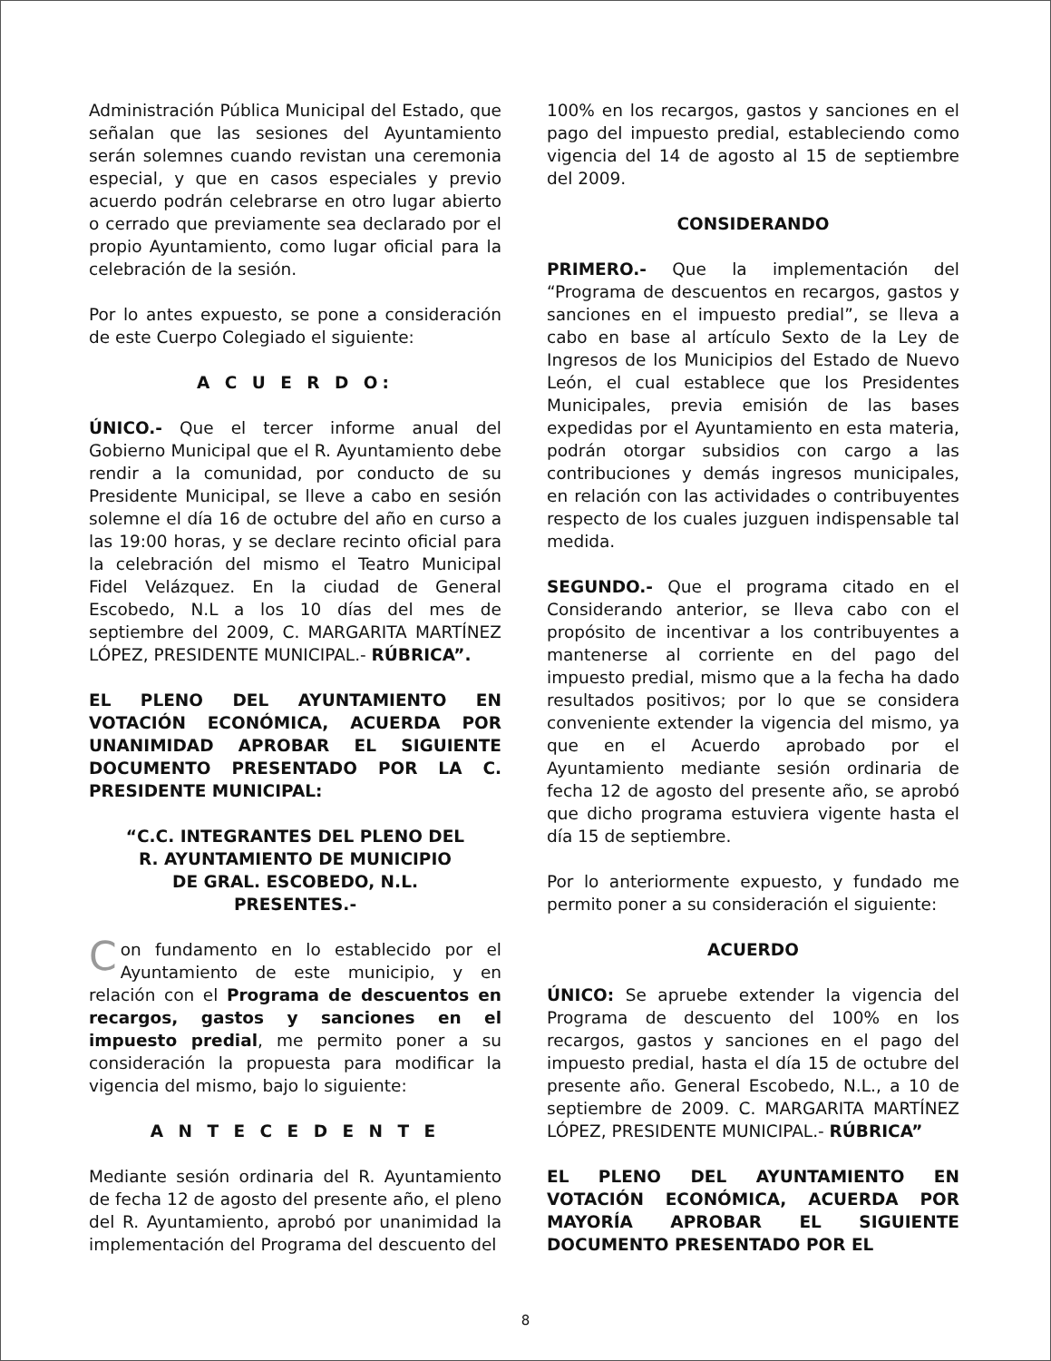Administración Pública Municipal del Estado, que señalan que las sesiones del Ayuntamiento serán solemnes cuando revistan una ceremonia especial, y que en casos especiales y previo acuerdo podrán celebrarse en otro lugar abierto o cerrado que previamente sea declarado por el propio Ayuntamiento, como lugar oficial para la celebración de la sesión.
Por lo antes expuesto, se pone a consideración de este Cuerpo Colegiado el siguiente:
A C U E R D O:
ÚNICO.- Que el tercer informe anual del Gobierno Municipal que el R. Ayuntamiento debe rendir a la comunidad, por conducto de su Presidente Municipal, se lleve a cabo en sesión solemne el día 16 de octubre del año en curso a las 19:00 horas, y se declare recinto oficial para la celebración del mismo el Teatro Municipal Fidel Velázquez. En la ciudad de General Escobedo, N.L a los 10 días del mes de septiembre del 2009, C. MARGARITA MARTÍNEZ LÓPEZ, PRESIDENTE MUNICIPAL.- RÚBRICA”.
EL PLENO DEL AYUNTAMIENTO EN VOTACIÓN ECONÓMICA, ACUERDA POR UNANIMIDAD APROBAR EL SIGUIENTE DOCUMENTO PRESENTADO POR LA C. PRESIDENTE MUNICIPAL:
“C.C. INTEGRANTES DEL PLENO DEL
R. AYUNTAMIENTO DE MUNICIPIO
DE GRAL. ESCOBEDO, N.L.
PRESENTES.-
Con fundamento en lo establecido por el Ayuntamiento de este municipio, y en relación con el Programa de descuentos en recargos, gastos y sanciones en el impuesto predial, me permito poner a su consideración la propuesta para modificar la vigencia del mismo, bajo lo siguiente:
A N T E C E D E N T E
Mediante sesión ordinaria del R. Ayuntamiento de fecha 12 de agosto del presente año, el pleno del R. Ayuntamiento, aprobó por unanimidad la implementación del Programa del descuento del
100% en los recargos, gastos y sanciones en el pago del impuesto predial, estableciendo como vigencia del 14 de agosto al 15 de septiembre del 2009.
CONSIDERANDO
PRIMERO.- Que la implementación del “Programa de descuentos en recargos, gastos y sanciones en el impuesto predial”, se lleva a cabo en base al artículo Sexto de la Ley de Ingresos de los Municipios del Estado de Nuevo León, el cual establece que los Presidentes Municipales, previa emisión de las bases expedidas por el Ayuntamiento en esta materia, podrán otorgar subsidios con cargo a las contribuciones y demás ingresos municipales, en relación con las actividades o contribuyentes respecto de los cuales juzguen indispensable tal medida.
SEGUNDO.- Que el programa citado en el Considerando anterior, se lleva cabo con el propósito de incentivar a los contribuyentes a mantenerse al corriente en del pago del impuesto predial, mismo que a la fecha ha dado resultados positivos; por lo que se considera conveniente extender la vigencia del mismo, ya que en el Acuerdo aprobado por el Ayuntamiento mediante sesión ordinaria de fecha 12 de agosto del presente año, se aprobó que dicho programa estuviera vigente hasta el día 15 de septiembre.
Por lo anteriormente expuesto, y fundado me permito poner a su consideración el siguiente:
ACUERDO
ÚNICO: Se apruebe extender la vigencia del Programa de descuento del 100% en los recargos, gastos y sanciones en el pago del impuesto predial, hasta el día 15 de octubre del presente año. General Escobedo, N.L., a 10 de septiembre de 2009. C. MARGARITA MARTÍNEZ LÓPEZ, PRESIDENTE MUNICIPAL.- RÚBRICA”
EL PLENO DEL AYUNTAMIENTO EN VOTACIÓN ECONÓMICA, ACUERDA POR MAYORÍA APROBAR EL SIGUIENTE DOCUMENTO PRESENTADO POR EL
8